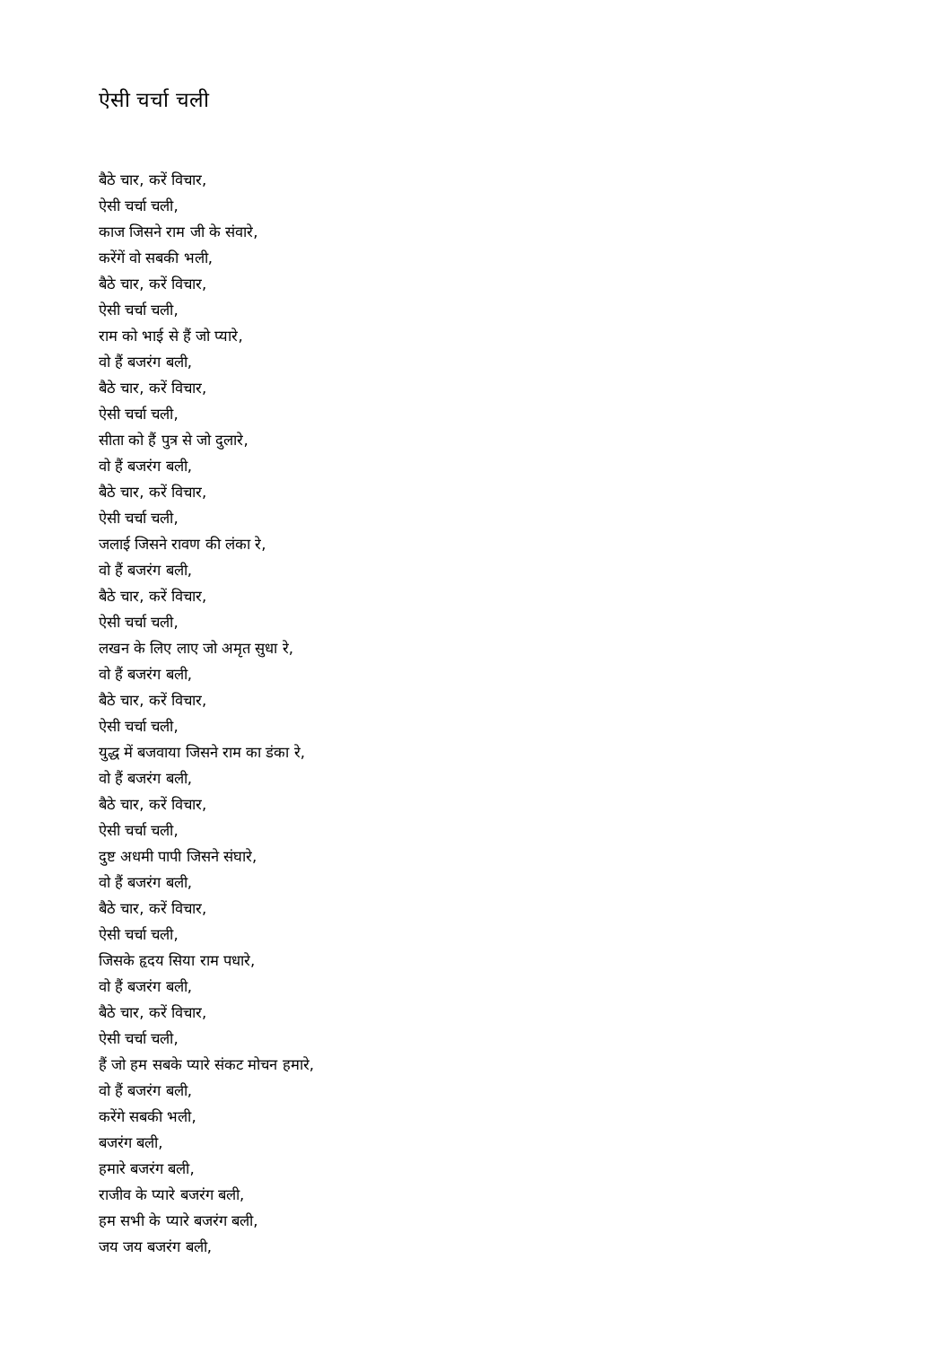ऐसी चर्चा चली
बैठे चार, करें विचार,
ऐसी चर्चा चली,
काज जिसने राम जी के संवारे,
करेंगें वो सबकी भली,
बैठे चार, करें विचार,
ऐसी चर्चा चली,
राम को भाई से हैं जो प्यारे,
वो हैं बजरंग बली,
बैठे चार, करें विचार,
ऐसी चर्चा चली,
सीता को हैं पुत्र से जो दुलारे,
वो हैं बजरंग बली,
बैठे चार, करें विचार,
ऐसी चर्चा चली,
जलाई जिसने रावण की लंका रे,
वो हैं बजरंग बली,
बैठे चार, करें विचार,
ऐसी चर्चा चली,
लखन के लिए लाए जो अमृत सुधा रे,
वो हैं बजरंग बली,
बैठे चार, करें विचार,
ऐसी चर्चा चली,
युद्ध में बजवाया जिसने राम का डंका रे,
वो हैं बजरंग बली,
बैठे चार, करें विचार,
ऐसी चर्चा चली,
दुष्ट अधमी पापी जिसने संघारे,
वो हैं बजरंग बली,
बैठे चार, करें विचार,
ऐसी चर्चा चली,
जिसके हृदय सिया राम पधारे,
वो हैं बजरंग बली,
बैठे चार, करें विचार,
ऐसी चर्चा चली,
हैं जो हम सबके प्यारे संकट मोचन हमारे,
वो हैं बजरंग बली,
करेंगे सबकी भली,
बजरंग बली,
हमारे बजरंग बली,
राजीव के प्यारे बजरंग बली,
हम सभी के प्यारे बजरंग बली,
जय जय बजरंग बली,